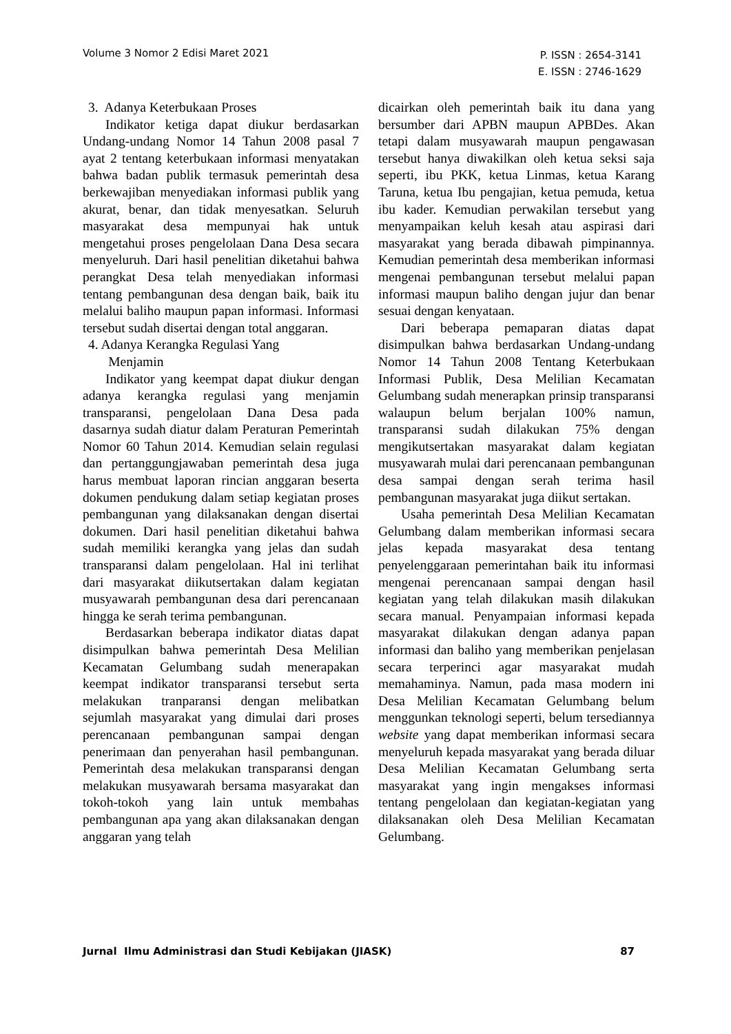Volume 3 Nomor 2 Edisi Maret 2021
P. ISSN : 2654-3141
E. ISSN : 2746-1629
3. Adanya Keterbukaan Proses
Indikator ketiga dapat diukur berdasarkan Undang-undang Nomor 14 Tahun 2008 pasal 7 ayat 2 tentang keterbukaan informasi menyatakan bahwa badan publik termasuk pemerintah desa berkewajiban menyediakan informasi publik yang akurat, benar, dan tidak menyesatkan. Seluruh masyarakat desa mempunyai hak untuk mengetahui proses pengelolaan Dana Desa secara menyeluruh. Dari hasil penelitian diketahui bahwa perangkat Desa telah menyediakan informasi tentang pembangunan desa dengan baik, baik itu melalui baliho maupun papan informasi. Informasi tersebut sudah disertai dengan total anggaran.
4. Adanya Kerangka Regulasi Yang
Menjamin
Indikator yang keempat dapat diukur dengan adanya kerangka regulasi yang menjamin transparansi, pengelolaan Dana Desa pada dasarnya sudah diatur dalam Peraturan Pemerintah Nomor 60 Tahun 2014. Kemudian selain regulasi dan pertanggungjawaban pemerintah desa juga harus membuat laporan rincian anggaran beserta dokumen pendukung dalam setiap kegiatan proses pembangunan yang dilaksanakan dengan disertai dokumen. Dari hasil penelitian diketahui bahwa sudah memiliki kerangka yang jelas dan sudah transparansi dalam pengelolaan. Hal ini terlihat dari masyarakat diikutsertakan dalam kegiatan musyawarah pembangunan desa dari perencanaan hingga ke serah terima pembangunan.
Berdasarkan beberapa indikator diatas dapat disimpulkan bahwa pemerintah Desa Melilian Kecamatan Gelumbang sudah menerapakan keempat indikator transparansi tersebut serta melakukan tranparansi dengan melibatkan sejumlah masyarakat yang dimulai dari proses perencanaan pembangunan sampai dengan penerimaan dan penyerahan hasil pembangunan. Pemerintah desa melakukan transparansi dengan melakukan musyawarah bersama masyarakat dan tokoh-tokoh yang lain untuk membahas pembangunan apa yang akan dilaksanakan dengan anggaran yang telah
dicairkan oleh pemerintah baik itu dana yang bersumber dari APBN maupun APBDes. Akan tetapi dalam musyawarah maupun pengawasan tersebut hanya diwakilkan oleh ketua seksi saja seperti, ibu PKK, ketua Linmas, ketua Karang Taruna, ketua Ibu pengajian, ketua pemuda, ketua ibu kader. Kemudian perwakilan tersebut yang menyampaikan keluh kesah atau aspirasi dari masyarakat yang berada dibawah pimpinannya. Kemudian pemerintah desa memberikan informasi mengenai pembangunan tersebut melalui papan informasi maupun baliho dengan jujur dan benar sesuai dengan kenyataan.
Dari beberapa pemaparan diatas dapat disimpulkan bahwa berdasarkan Undang-undang Nomor 14 Tahun 2008 Tentang Keterbukaan Informasi Publik, Desa Melilian Kecamatan Gelumbang sudah menerapkan prinsip transparansi walaupun belum berjalan 100% namun, transparansi sudah dilakukan 75% dengan mengikutsertakan masyarakat dalam kegiatan musyawarah mulai dari perencanaan pembangunan desa sampai dengan serah terima hasil pembangunan masyarakat juga diikut sertakan.
Usaha pemerintah Desa Melilian Kecamatan Gelumbang dalam memberikan informasi secara jelas kepada masyarakat desa tentang penyelenggaraan pemerintahan baik itu informasi mengenai perencanaan sampai dengan hasil kegiatan yang telah dilakukan masih dilakukan secara manual. Penyampaian informasi kepada masyarakat dilakukan dengan adanya papan informasi dan baliho yang memberikan penjelasan secara terperinci agar masyarakat mudah memahaminya. Namun, pada masa modern ini Desa Melilian Kecamatan Gelumbang belum menggunkan teknologi seperti, belum tersediannya website yang dapat memberikan informasi secara menyeluruh kepada masyarakat yang berada diluar Desa Melilian Kecamatan Gelumbang serta masyarakat yang ingin mengakses informasi tentang pengelolaan dan kegiatan-kegiatan yang dilaksanakan oleh Desa Melilian Kecamatan Gelumbang.
Jurnal Ilmu Administrasi dan Studi Kebijakan (JIASK)
87